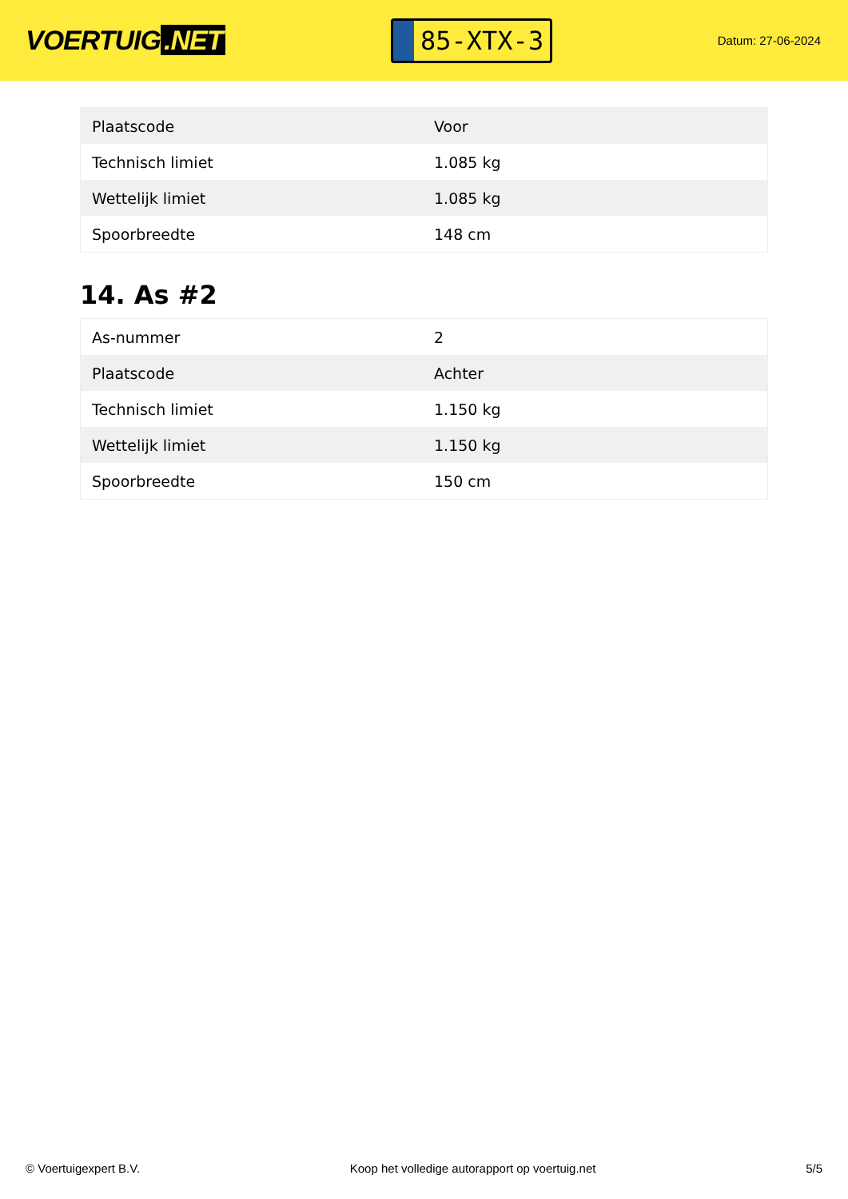VOERTUIG.NET
85-XTX-3
Datum: 27-06-2024
| Plaatscode | Voor |
| Technisch limiet | 1.085 kg |
| Wettelijk limiet | 1.085 kg |
| Spoorbreedte | 148 cm |
14. As #2
| As-nummer | 2 |
| Plaatscode | Achter |
| Technisch limiet | 1.150 kg |
| Wettelijk limiet | 1.150 kg |
| Spoorbreedte | 150 cm |
© Voertuigexpert B.V. Koop het volledige autorapport op voertuig.net 5/5